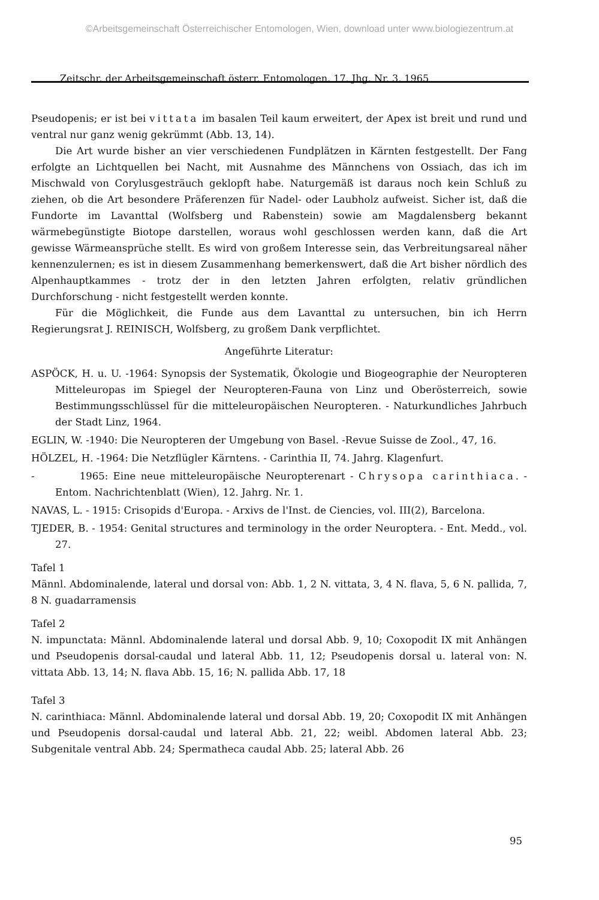©Arbeitsgemeinschaft Österreichischer Entomologen, Wien, download unter www.biologiezentrum.at
Zeitschr. der Arbeitsgemeinschaft österr. Entomologen, 17. Jhg. Nr. 3, 1965
Pseudopenis; er ist bei vittata im basalen Teil kaum erweitert, der Apex ist breit und rund und ventral nur ganz wenig gekrümmt (Abb. 13, 14).
Die Art wurde bisher an vier verschiedenen Fundplätzen in Kärnten festgestellt. Der Fang erfolgte an Lichtquellen bei Nacht, mit Ausnahme des Männchens von Ossiach, das ich im Mischwald von Corylusgesträuch geklopft habe. Naturgemäß ist daraus noch kein Schluß zu ziehen, ob die Art besondere Präferenzen für Nadel- oder Laubholz aufweist. Sicher ist, daß die Fundorte im Lavanttal (Wolfsberg und Rabenstein) sowie am Magdalensberg bekannt wärmebegünstigte Biotope darstellen, woraus wohl geschlossen werden kann, daß die Art gewisse Wärmeansprüche stellt. Es wird von großem Interesse sein, das Verbreitungsareal näher kennenzulernen; es ist in diesem Zusammenhang bemerkenswert, daß die Art bisher nördlich des Alpenhauptkammes - trotz der in den letzten Jahren erfolgten, relativ gründlichen Durchforschung - nicht festgestellt werden konnte.
Für die Möglichkeit, die Funde aus dem Lavanttal zu untersuchen, bin ich Herrn Regierungsrat J. REINISCH, Wolfsberg, zu großem Dank verpflichtet.
Angeführte Literatur:
ASPÖCK, H. u. U. -1964: Synopsis der Systematik, Ökologie und Biogeographie der Neuropteren Mitteleuropas im Spiegel der Neuropteren-Fauna von Linz und Oberösterreich, sowie Bestimmungsschlüssel für die mitteleuropäischen Neuropteren. - Naturkundliches Jahrbuch der Stadt Linz, 1964.
EGLIN, W. -1940: Die Neuropteren der Umgebung von Basel. -Revue Suisse de Zool., 47, 16.
HÖLZEL, H. -1964: Die Netzflügler Kärntens. - Carinthia II, 74. Jahrg. Klagenfurt.
- 1965: Eine neue mitteleuropäische Neuropterenart - Chrysopa carinthiaca. - Entom. Nachrichtenblatt (Wien), 12. Jahrg. Nr. 1.
NAVAS, L. - 1915: Crisopids d'Europa. - Arxivs de l'Inst. de Ciencies, vol. III(2), Barcelona.
TJEDER, B. - 1954: Genital structures and terminology in the order Neuroptera. - Ent. Medd., vol. 27.
Tafel 1
Männl. Abdominalende, lateral und dorsal von: Abb. 1, 2 N. vittata, 3, 4 N. flava, 5, 6 N. pallida, 7, 8 N. guadarramensis
Tafel 2
N. impunctata: Männl. Abdominalende lateral und dorsal Abb. 9, 10; Coxopodit IX mit Anhängen und Pseudopenis dorsal-caudal und lateral Abb. 11, 12; Pseudopenis dorsal u. lateral von: N. vittata Abb. 13, 14; N. flava Abb. 15, 16; N. pallida Abb. 17, 18
Tafel 3
N. carinthiaca: Männl. Abdominalende lateral und dorsal Abb. 19, 20; Coxopodit IX mit Anhängen und Pseudopenis dorsal-caudal und lateral Abb. 21, 22; weibl. Abdomen lateral Abb. 23; Subgenitale ventral Abb. 24; Spermatheca caudal Abb. 25; lateral Abb. 26
95